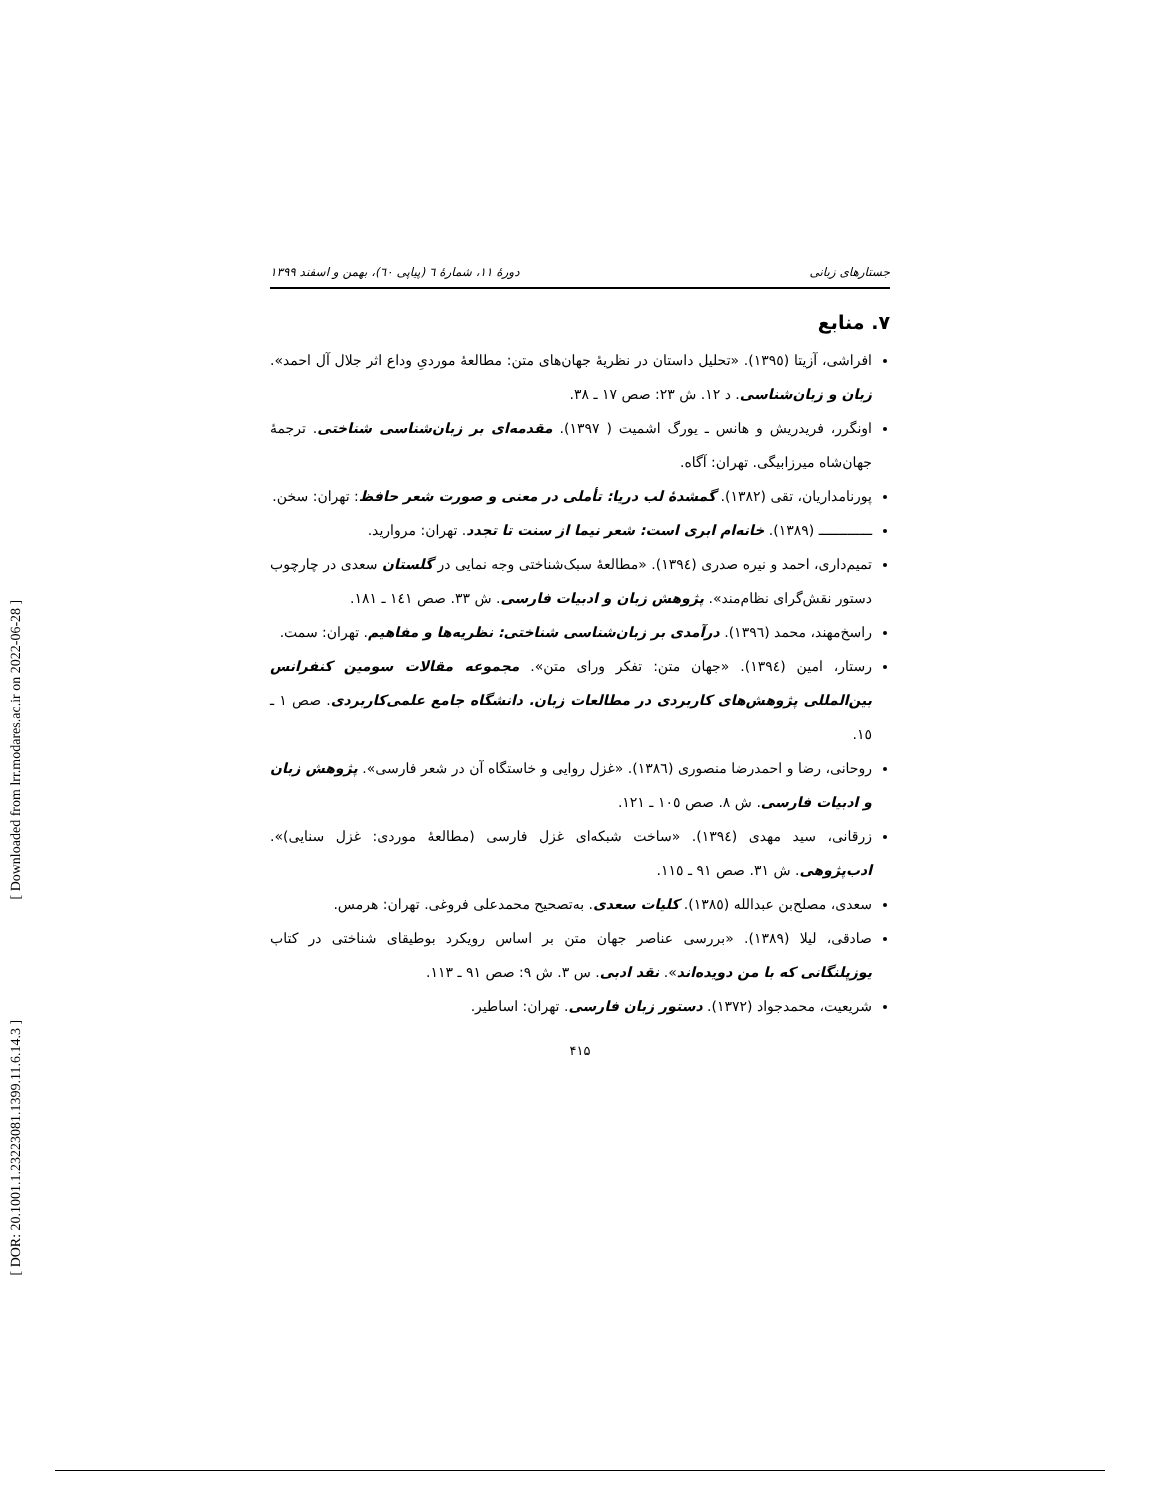[ DOR: 20.1001.1.23223081.1399.11.6.14.3 ] [ Downloaded from lrr.modares.ac.ir on 2022-06-28 ]
جستارهای زبانی دورهٔ ۱۱، شمارهٔ ٦ (پیاپی ٦٠)، بهمن و اسفند ۱۳۹۹
۷. منابع
افراشی، آزیتا (۱۳۹٥). «تحلیل داستان در نظریهٔ جهان‌های متن: مطالعهٔ موردیِ وداع اثر جلال آل احمد». زبان و زبان‌شناسی. د ۱۲. ش ۲۳: صص ۱۷ ـ ۳۸.
اونگرر، فریدریش و هانس ـ یورگ اشمیت ( ۱۳۹۷). مقدمه‌ای بر زبان‌شناسی شناختی. ترجمهٔ جهان‌شاه میرزابیگی. تهران: آگاه.
پورنامداریان، تقی (۱۳۸۲). گمشدهٔ لب دریا: تأملی در معنی و صورت شعر حافظ: تهران: سخن.
ـــــــــــــ (۱۳۸۹). خانه‌ام ابری است: شعر نیما از سنت تا تجدد. تهران: مروارید.
تمیم‌داری، احمد و نیره صدری (۱۳۹٤). «مطالعهٔ سبک‌شناختی وجه نمایی در گلستان سعدی در چارچوب دستور نقش‌گرای نظام‌مند». پژوهش زبان و ادبیات فارسی. ش ۳۳. صص ۱٤۱ ـ ۱۸۱.
راسخ‌مهند، محمد (۱۳۹٦). درآمدی بر زبان‌شناسی شناختی: نظریه‌ها و مفاهیم. تهران: سمت.
رستار، امین (۱۳۹٤). «جهان متن: تفکر ورای متن». مجموعه مقالات سومین کنفرانس بین‌المللی پژوهش‌های کاربردی در مطالعات زبان. دانشگاه جامع علمی‌کاربردی. صص ۱ ـ ۱٥.
روحانی، رضا و احمدرضا منصوری (۱۳۸٦). «غزل روایی و خاستگاه آن در شعر فارسی». پژوهش زبان و ادبیات فارسی. ش ۸. صص ۱۰٥ ـ ۱۲۱.
زرقانی، سید مهدی (۱۳۹٤). «ساخت شبکه‌ای غزل فارسی (مطالعهٔ موردی: غزل سنایی)». ادب‌پژوهی. ش ۳۱. صص ۹۱ ـ ۱۱٥.
سعدی، مصلح‌بن عبدالله (۱۳۸٥). کلیات سعدی. به‌تصحیح محمدعلی فروغی. تهران: هرمس.
صادقی، لیلا (۱۳۸۹). «بررسی عناصر جهان متن بر اساس رویکرد بوطیقای شناختی در کتاب یوزپلنگانی که با من دویده‌اند». نقد ادبی. س ۳. ش ۹: صص ۹۱ ـ ۱۱۳.
شریعیت، محمدجواد (۱۳۷۲). دستور زبان فارسی. تهران: اساطیر.
۴۱۵